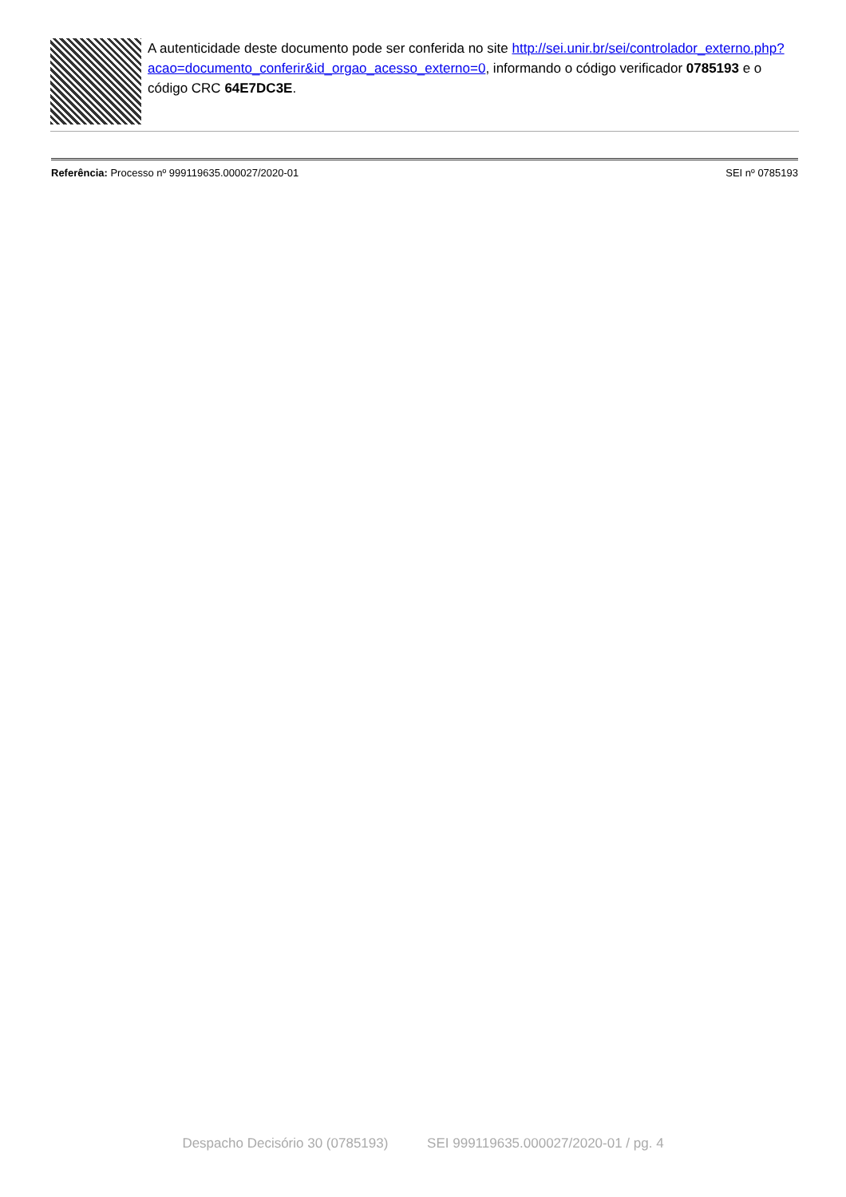A autenticidade deste documento pode ser conferida no site http://sei.unir.br/sei/controlador_externo.php?
acao=documento_conferir&id_orgao_acesso_externo=0, informando o código verificador 0785193 e o código CRC 64E7DC3E.
Referência: Processo nº 999119635.000027/2020-01
SEI nº 0785193
Despacho Decisório 30 (0785193) SEI 999119635.000027/2020-01 / pg. 4